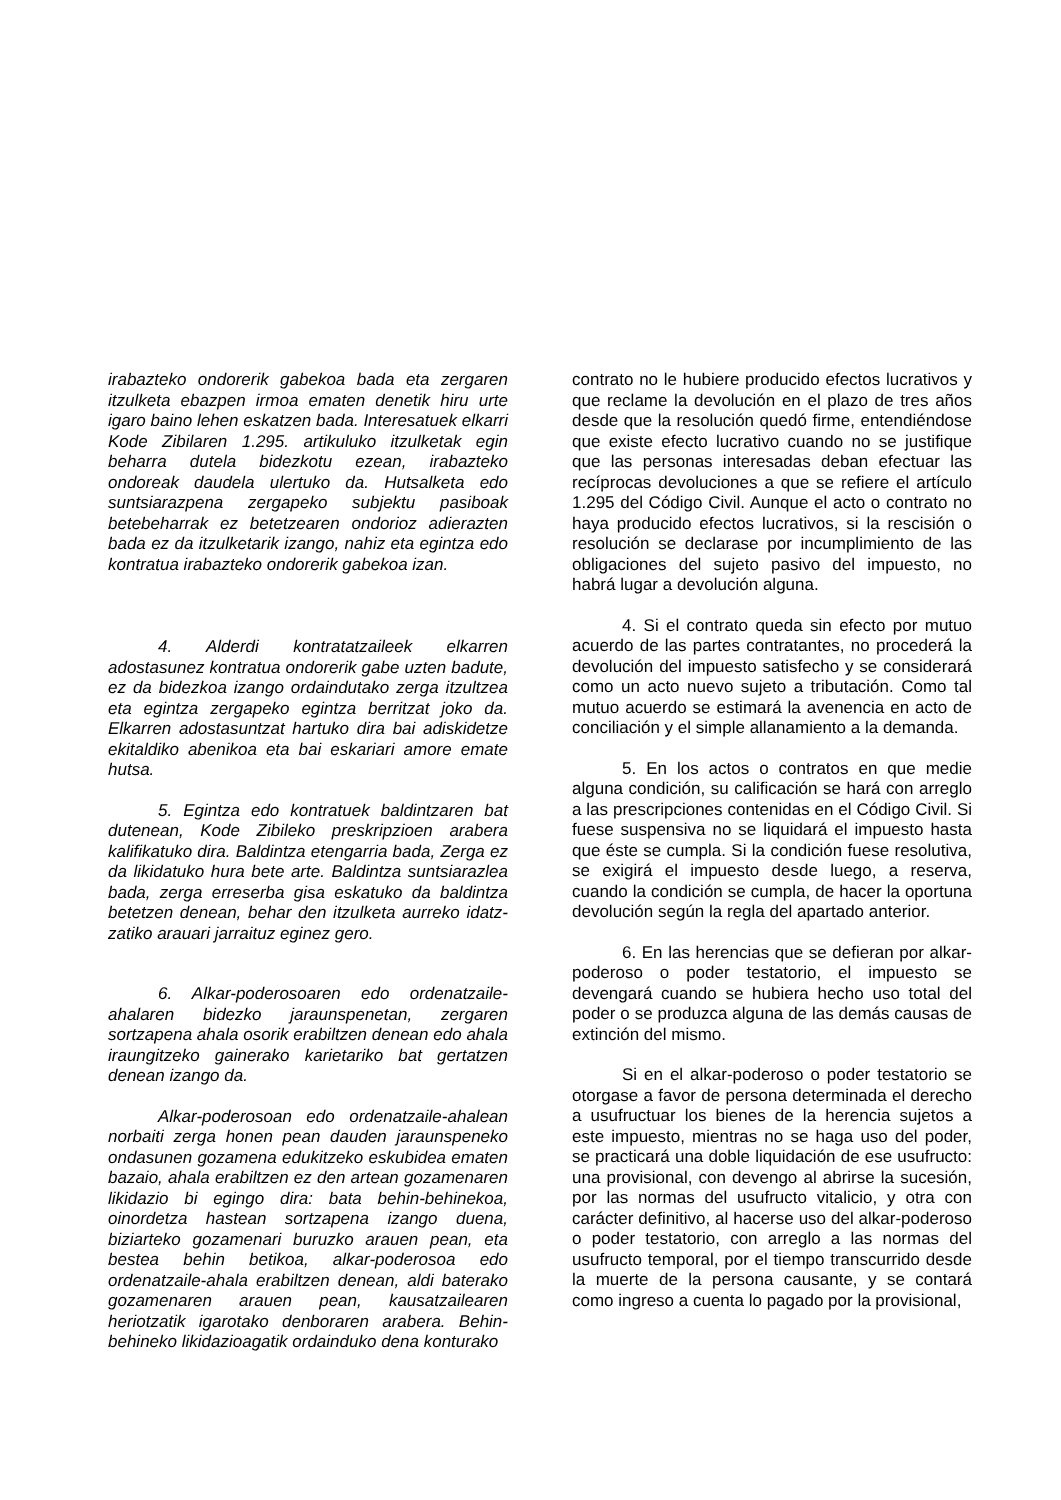irabazteko ondorerik gabekoa bada eta zergaren itzulketa ebazpen irmoa ematen denetik hiru urte igaro baino lehen eskatzen bada. Interesatuek elkarri Kode Zibilaren 1.295. artikuluko itzulketak egin beharra dutela bidezkotu ezean, irabazteko ondoreak daudela ulertuko da. Hutsalketa edo suntsiarazpena zergapeko subjektu pasiboak betebeharrak ez betetzearen ondorioz adierazten bada ez da itzulketarik izango, nahiz eta egintza edo kontratua irabazteko ondorerik gabekoa izan.
4. Alderdi kontratatzaileek elkarren adostasunez kontratua ondorerik gabe uzten badute, ez da bidezkoa izango ordaindutako zerga itzultzea eta egintza zergapeko egintza berritzat joko da. Elkarren adostasuntzat hartuko dira bai adiskidetze ekitaldiko abenikoa eta bai eskariari amore emate hutsa.
5. Egintza edo kontratuek baldintzaren bat dutenean, Kode Zibileko preskripzioen arabera kalifikatuko dira. Baldintza etengarria bada, Zerga ez da likidatuko hura bete arte. Baldintza suntsiarazlea bada, zerga erreserba gisa eskatuko da baldintza betetzen denean, behar den itzulketa aurreko idatz-zatiko arauari jarraituz eginez gero.
6. Alkar-poderosoaren edo ordenatzaile-ahalaren bidezko jaraunspenetan, zergaren sortzapena ahala osorik erabiltzen denean edo ahala iraungitzeko gainerako karietariko bat gertatzen denean izango da.
Alkar-poderosoan edo ordenatzaile-ahalean norbaiti zerga honen pean dauden jaraunspeneko ondasunen gozamena edukitzeko eskubidea ematen bazaio, ahala erabiltzen ez den artean gozamenaren likidazio bi egingo dira: bata behin-behinekoa, oinordetza hastean sortzapena izango duena, biziarteko gozamenari buruzko arauen pean, eta bestea behin betikoa, alkar-poderosoa edo ordenatzaile-ahala erabiltzen denean, aldi baterako gozamenaren arauen pean, kausatzailearen heriotzatik igarotako denboraren arabera. Behin-behineko likidazioagatik ordainduko dena konturako
contrato no le hubiere producido efectos lucrativos y que reclame la devolución en el plazo de tres años desde que la resolución quedó firme, entendiéndose que existe efecto lucrativo cuando no se justifique que las personas interesadas deban efectuar las recíprocas devoluciones a que se refiere el artículo 1.295 del Código Civil. Aunque el acto o contrato no haya producido efectos lucrativos, si la rescisión o resolución se declarase por incumplimiento de las obligaciones del sujeto pasivo del impuesto, no habrá lugar a devolución alguna.
4. Si el contrato queda sin efecto por mutuo acuerdo de las partes contratantes, no procederá la devolución del impuesto satisfecho y se considerará como un acto nuevo sujeto a tributación. Como tal mutuo acuerdo se estimará la avenencia en acto de conciliación y el simple allanamiento a la demanda.
5. En los actos o contratos en que medie alguna condición, su calificación se hará con arreglo a las prescripciones contenidas en el Código Civil. Si fuese suspensiva no se liquidará el impuesto hasta que éste se cumpla. Si la condición fuese resolutiva, se exigirá el impuesto desde luego, a reserva, cuando la condición se cumpla, de hacer la oportuna devolución según la regla del apartado anterior.
6. En las herencias que se defieran por alkar-poderoso o poder testatorio, el impuesto se devengará cuando se hubiera hecho uso total del poder o se produzca alguna de las demás causas de extinción del mismo.
Si en el alkar-poderoso o poder testatorio se otorgase a favor de persona determinada el derecho a usufructuar los bienes de la herencia sujetos a este impuesto, mientras no se haga uso del poder, se practicará una doble liquidación de ese usufructo: una provisional, con devengo al abrirse la sucesión, por las normas del usufructo vitalicio, y otra con carácter definitivo, al hacerse uso del alkar-poderoso o poder testatorio, con arreglo a las normas del usufructo temporal, por el tiempo transcurrido desde la muerte de la persona causante, y se contará como ingreso a cuenta lo pagado por la provisional,